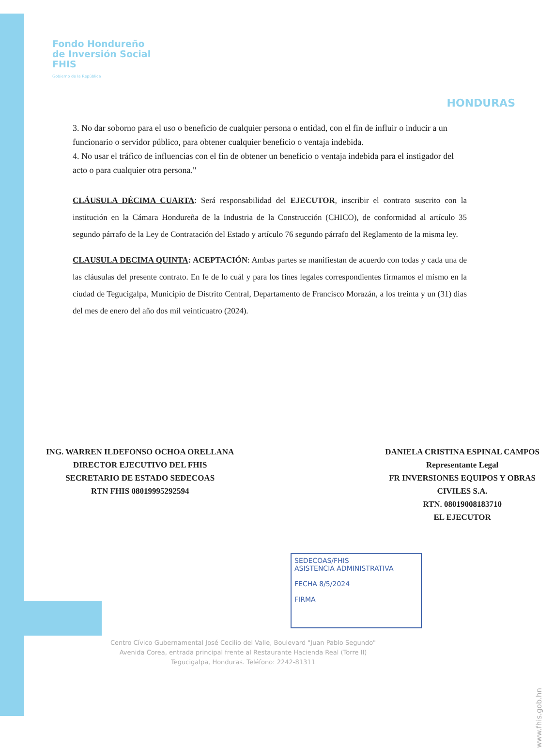Fondo Hondureño
de Inversión Social
FHIS
Gobierno de la República
HONDURAS
3. No dar soborno para el uso o beneficio de cualquier persona o entidad, con el fin de influir o inducir a un funcionario o servidor público, para obtener cualquier beneficio o ventaja indebida.
4. No usar el tráfico de influencias con el fin de obtener un beneficio o ventaja indebida para el instigador del acto o para cualquier otra persona."
CLÁUSULA DÉCIMA CUARTA: Será responsabilidad del EJECUTOR, inscribir el contrato suscrito con la institución en la Cámara Hondureña de la Industria de la Construcción (CHICO), de conformidad al artículo 35 segundo párrafo de la Ley de Contratación del Estado y artículo 76 segundo párrafo del Reglamento de la misma ley.
CLAUSULA DECIMA QUINTA: ACEPTACIÓN: Ambas partes se manifiestan de acuerdo con todas y cada una de las cláusulas del presente contrato. En fe de lo cuál y para los fines legales correspondientes firmamos el mismo en la ciudad de Tegucigalpa, Municipio de Distrito Central, Departamento de Francisco Morazán, a los treinta y un (31) dias del mes de enero del año dos mil veinticuatro (2024).
ING. WARREN ILDEFONSO OCHOA ORELLANA
DIRECTOR EJECUTIVO DEL FHIS
SECRETARIO DE ESTADO SEDECOAS
RTN FHIS 08019995292594
DANIELA CRISTINA ESPINAL CAMPOS
Representante Legal
FR INVERSIONES EQUIPOS Y OBRAS
CIVILES S.A.
RTN. 08019008183710
EL EJECUTOR
SEDECOAS/FHIS
ASISTENCIA ADMINISTRATIVA
FECHA 8/5/2024
FIRMA
Centro Cívico Gubernamental José Cecilio del Valle, Boulevard "Juan Pablo Segundo"
Avenida Corea, entrada principal frente al Restaurante Hacienda Real (Torre II)
Tegucigalpa, Honduras. Teléfono: 2242-81311
www.fhis.gob.hn